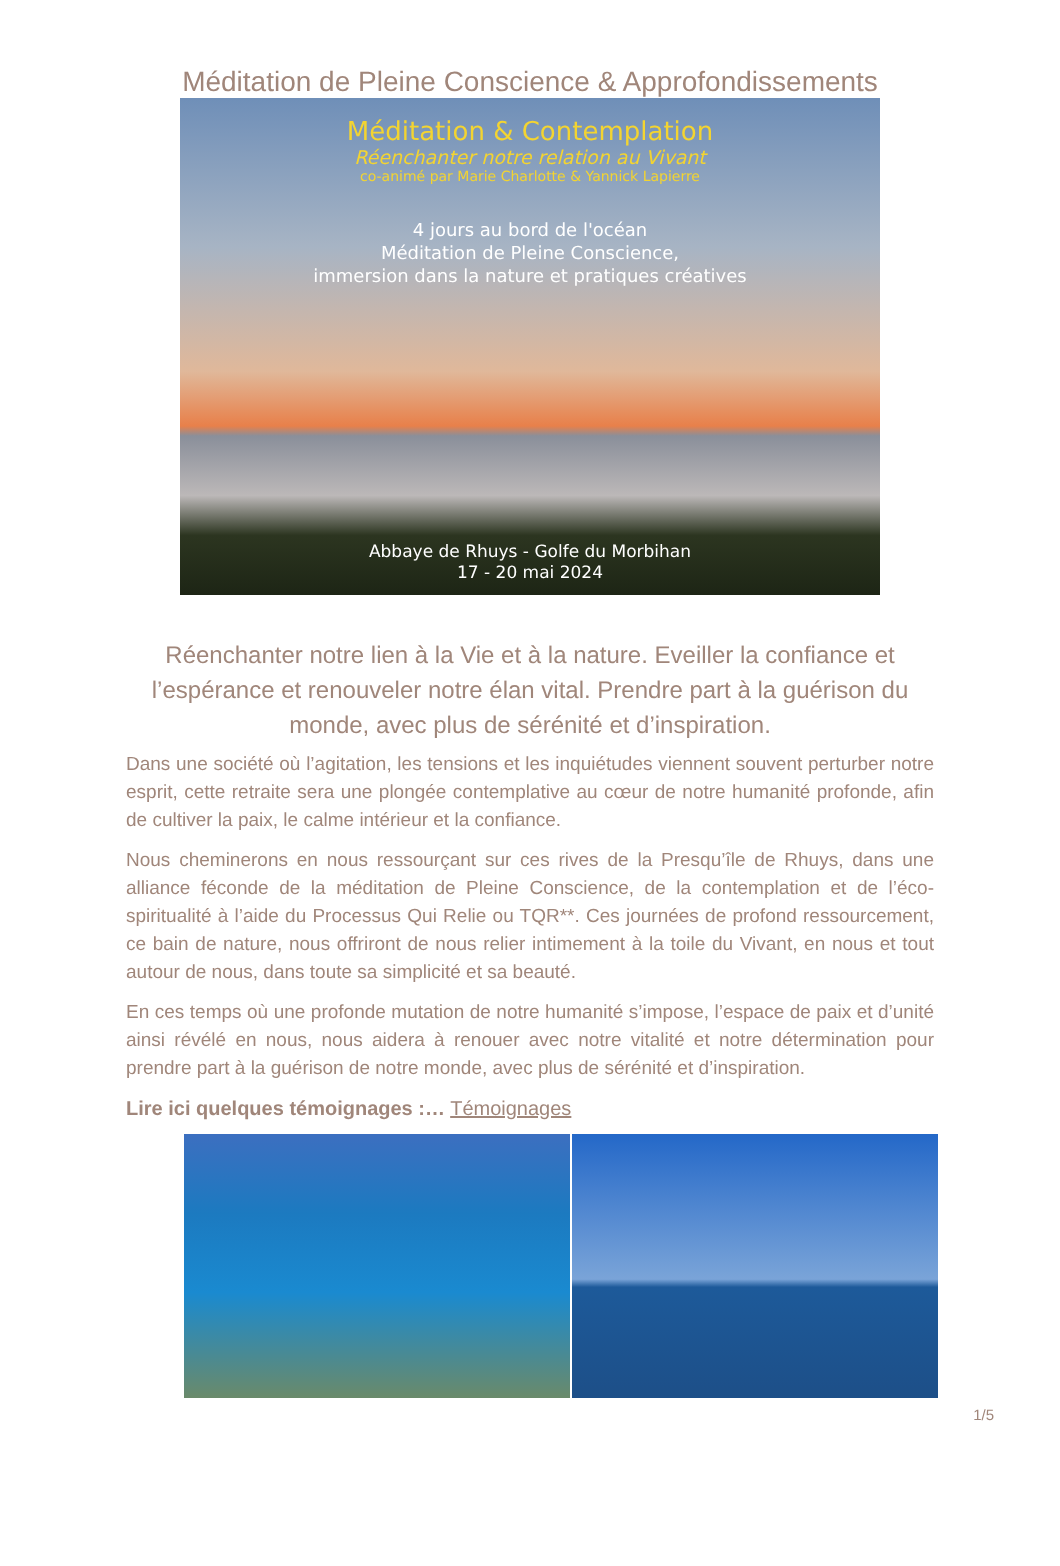Méditation de Pleine Conscience & Approfondissements
Méditation & Contemplation
Réenchanter notre relation au Vivant
co-animé par Marie Charlotte & Yannick Lapierre
4 jours au bord de l'océan
Méditation de Pleine Conscience,
immersion dans la nature et pratiques créatives
Abbaye de Rhuys - Golfe du Morbihan
17 - 20 mai 2024
Réenchanter notre lien à la Vie et à la nature. Eveiller la confiance et l’espérance et renouveler notre élan vital. Prendre part à la guérison du monde, avec plus de sérénité et d’inspiration.
Dans une société où l’agitation, les tensions et les inquiétudes viennent souvent perturber notre esprit, cette retraite sera une plongée contemplative au cœur de notre humanité profonde, afin de cultiver la paix, le calme intérieur et la confiance.
Nous cheminerons en nous ressourçant sur ces rives de la Presqu’île de Rhuys, dans une alliance féconde de la méditation de Pleine Conscience, de la contemplation et de l’éco-spiritualité à l’aide du Processus Qui Relie ou TQR**. Ces journées de profond ressourcement, ce bain de nature, nous offriront de nous relier intimement à la toile du Vivant, en nous et tout autour de nous, dans toute sa simplicité et sa beauté.
En ces temps où une profonde mutation de notre humanité s’impose, l’espace de paix et d’unité ainsi révélé en nous, nous aidera à renouer avec notre vitalité et notre détermination pour prendre part à la guérison de notre monde, avec plus de sérénité et d’inspiration.
Lire ici quelques témoignages :… Témoignages
1/5